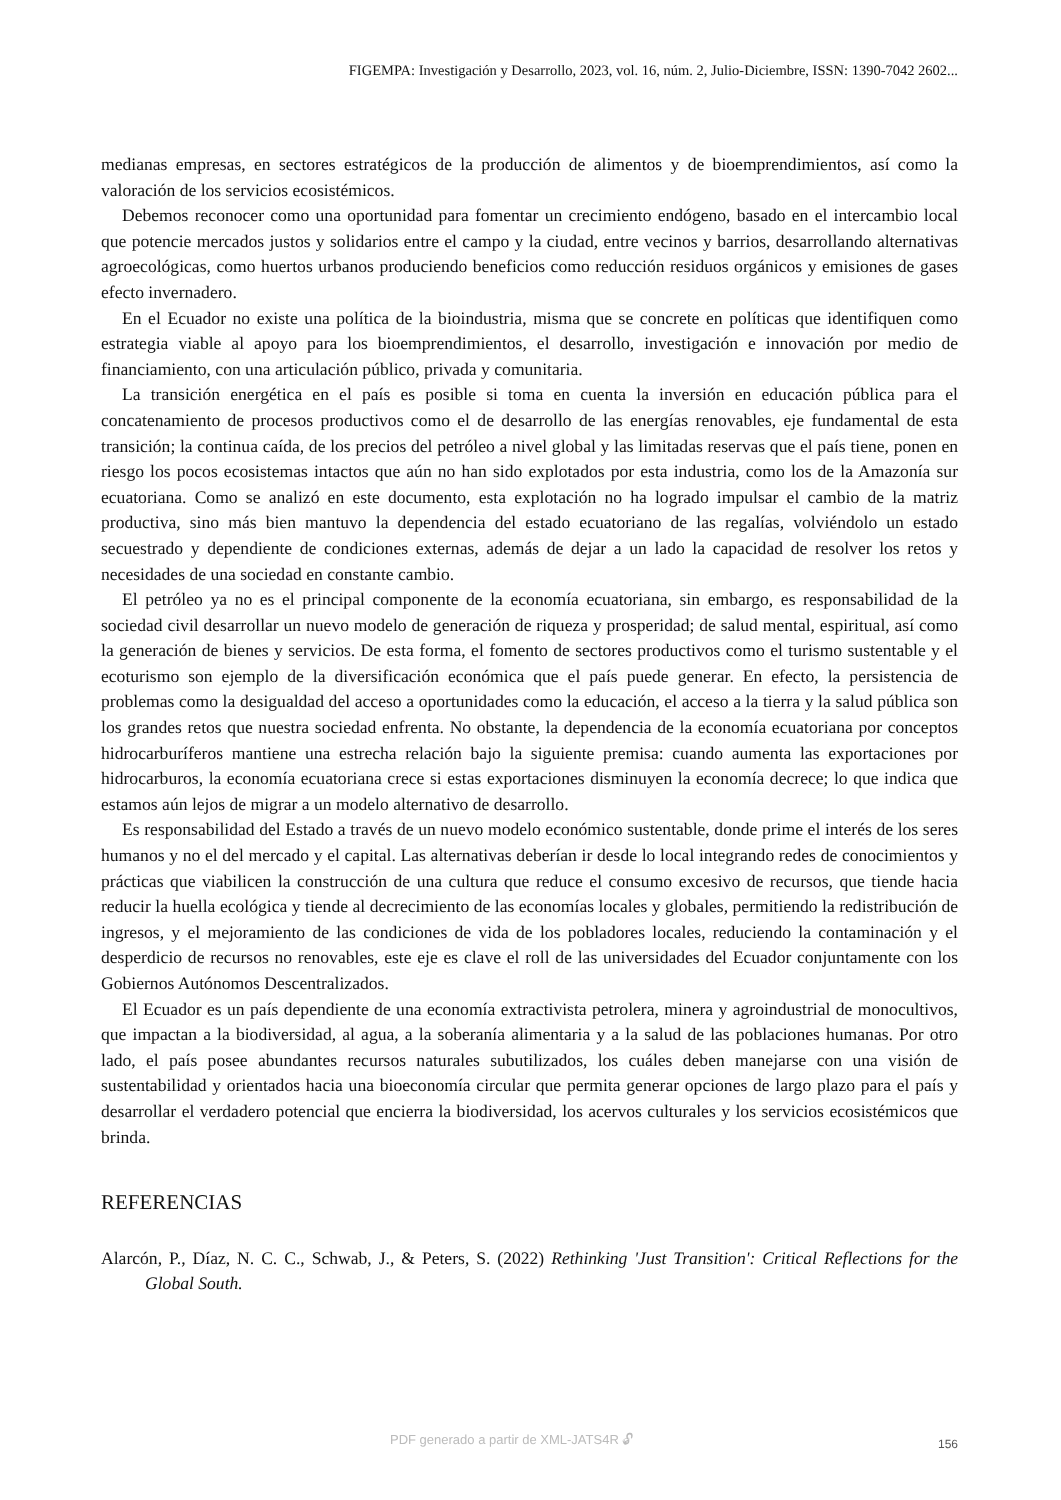FIGEMPA: Investigación y Desarrollo, 2023, vol. 16, núm. 2, Julio-Diciembre, ISSN: 1390-7042 2602...
medianas empresas, en sectores estratégicos de la producción de alimentos y de bioemprendimientos, así como la valoración de los servicios ecosistémicos.
Debemos reconocer como una oportunidad para fomentar un crecimiento endógeno, basado en el intercambio local que potencie mercados justos y solidarios entre el campo y la ciudad, entre vecinos y barrios, desarrollando alternativas agroecológicas, como huertos urbanos produciendo beneficios como reducción residuos orgánicos y emisiones de gases efecto invernadero.
En el Ecuador no existe una política de la bioindustria, misma que se concrete en políticas que identifiquen como estrategia viable al apoyo para los bioemprendimientos, el desarrollo, investigación e innovación por medio de financiamiento, con una articulación público, privada y comunitaria.
La transición energética en el país es posible si toma en cuenta la inversión en educación pública para el concatenamiento de procesos productivos como el de desarrollo de las energías renovables, eje fundamental de esta transición; la continua caída, de los precios del petróleo a nivel global y las limitadas reservas que el país tiene, ponen en riesgo los pocos ecosistemas intactos que aún no han sido explotados por esta industria, como los de la Amazonía sur ecuatoriana. Como se analizó en este documento, esta explotación no ha logrado impulsar el cambio de la matriz productiva, sino más bien mantuvo la dependencia del estado ecuatoriano de las regalías, volviéndolo un estado secuestrado y dependiente de condiciones externas, además de dejar a un lado la capacidad de resolver los retos y necesidades de una sociedad en constante cambio.
El petróleo ya no es el principal componente de la economía ecuatoriana, sin embargo, es responsabilidad de la sociedad civil desarrollar un nuevo modelo de generación de riqueza y prosperidad; de salud mental, espiritual, así como la generación de bienes y servicios. De esta forma, el fomento de sectores productivos como el turismo sustentable y el ecoturismo son ejemplo de la diversificación económica que el país puede generar. En efecto, la persistencia de problemas como la desigualdad del acceso a oportunidades como la educación, el acceso a la tierra y la salud pública son los grandes retos que nuestra sociedad enfrenta. No obstante, la dependencia de la economía ecuatoriana por conceptos hidrocarburíferos mantiene una estrecha relación bajo la siguiente premisa: cuando aumenta las exportaciones por hidrocarburos, la economía ecuatoriana crece si estas exportaciones disminuyen la economía decrece; lo que indica que estamos aún lejos de migrar a un modelo alternativo de desarrollo.
Es responsabilidad del Estado a través de un nuevo modelo económico sustentable, donde prime el interés de los seres humanos y no el del mercado y el capital. Las alternativas deberían ir desde lo local integrando redes de conocimientos y prácticas que viabilicen la construcción de una cultura que reduce el consumo excesivo de recursos, que tiende hacia reducir la huella ecológica y tiende al decrecimiento de las economías locales y globales, permitiendo la redistribución de ingresos, y el mejoramiento de las condiciones de vida de los pobladores locales, reduciendo la contaminación y el desperdicio de recursos no renovables, este eje es clave el roll de las universidades del Ecuador conjuntamente con los Gobiernos Autónomos Descentralizados.
El Ecuador es un país dependiente de una economía extractivista petrolera, minera y agroindustrial de monocultivos, que impactan a la biodiversidad, al agua, a la soberanía alimentaria y a la salud de las poblaciones humanas. Por otro lado, el país posee abundantes recursos naturales subutilizados, los cuáles deben manejarse con una visión de sustentabilidad y orientados hacia una bioeconomía circular que permita generar opciones de largo plazo para el país y desarrollar el verdadero potencial que encierra la biodiversidad, los acervos culturales y los servicios ecosistémicos que brinda.
REFERENCIAS
Alarcón, P., Díaz, N. C. C., Schwab, J., & Peters, S. (2022) Rethinking 'Just Transition': Critical Reflections for the Global South.
PDF generado a partir de XML-JATS4R 🔓︎
156